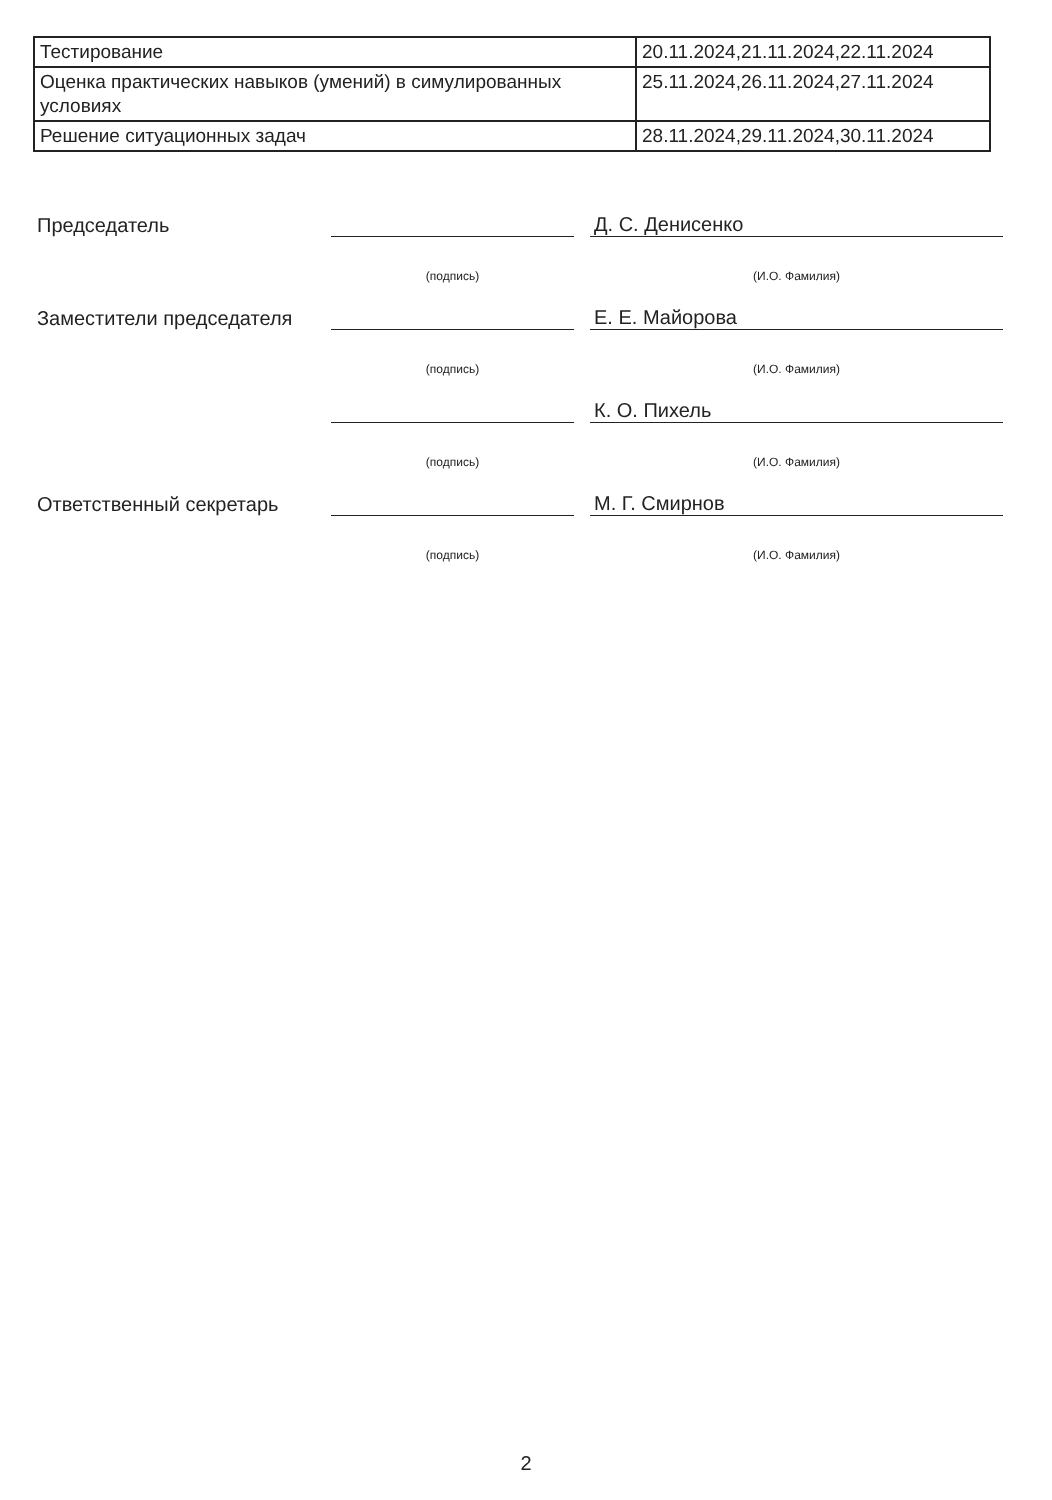| Тестирование | 20.11.2024,21.11.2024,22.11.2024 |
| Оценка практических навыков (умений) в симулированных условиях | 25.11.2024,26.11.2024,27.11.2024 |
| Решение ситуационных задач | 28.11.2024,29.11.2024,30.11.2024 |
| Председатель | | | Д. С. Денисенко |
| | (подпись) | | (И.О. Фамилия) |
| Заместители председателя | | | Е. Е. Майорова |
| | (подпись) | | (И.О. Фамилия) |
| | | | К. О. Пихель |
| | (подпись) | | (И.О. Фамилия) |
| Ответственный секретарь | | | М. Г. Смирнов |
| | (подпись) | | (И.О. Фамилия) |
2